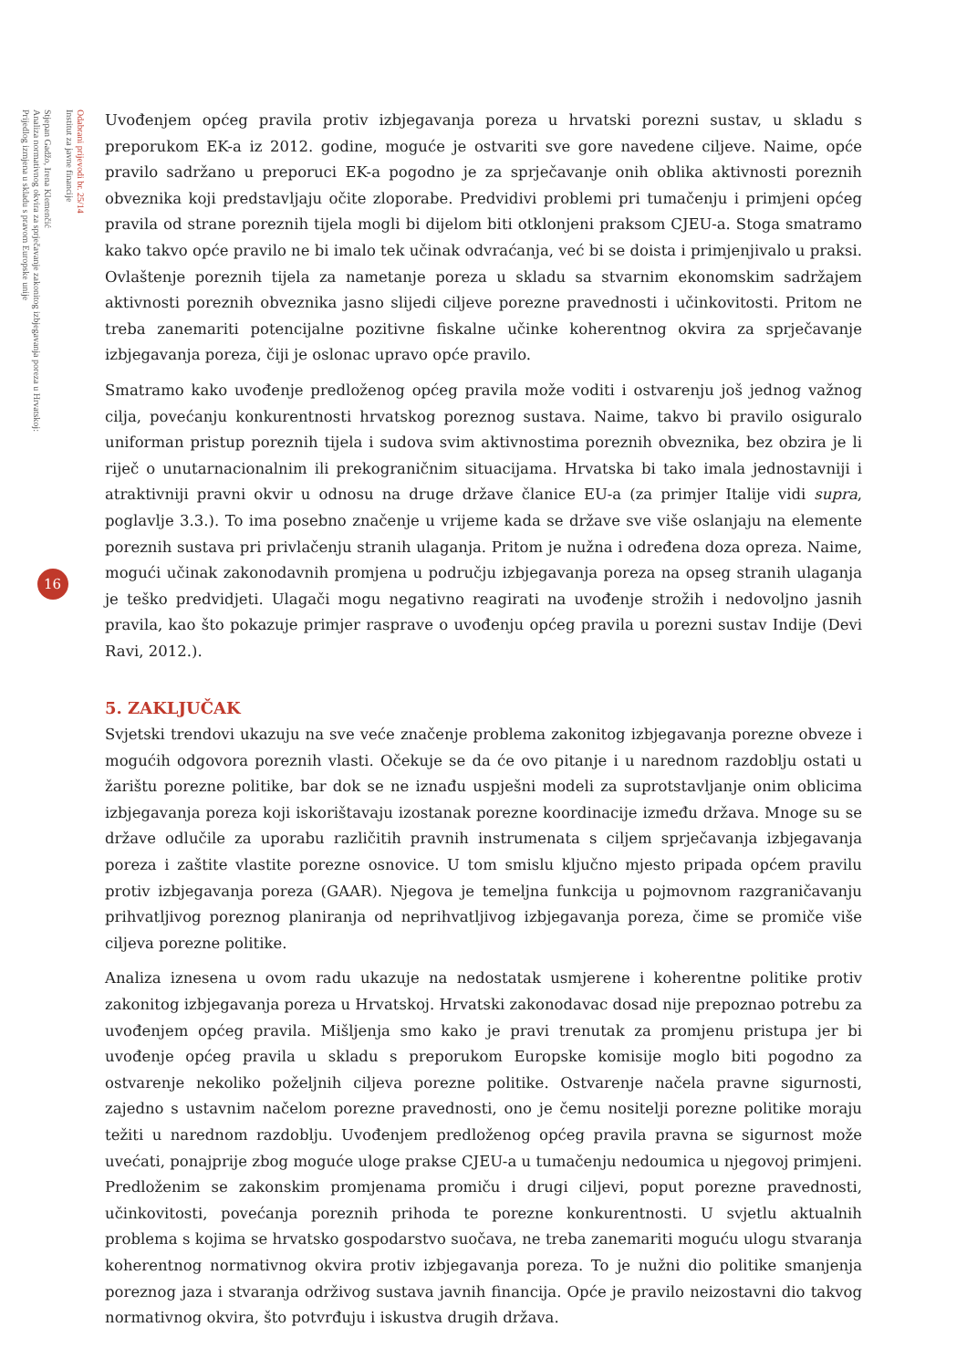Odabrani prijevodi br. 25/14
Institut za javne financije
Stjepan Gadžo, Irena Klemenčić
Analiza normativnog okvira za sprječavanje zakonitog izbjegavanja poreza u Hrvatskoj:
Prijedlog izmjena u skladu s pravom Europske unije
16
Uvođenjem općeg pravila protiv izbjegavanja poreza u hrvatski porezni sustav, u skladu s preporukom EK-a iz 2012. godine, moguće je ostvariti sve gore navedene ciljeve. Naime, opće pravilo sadržano u preporuci EK-a pogodno je za sprječavanje onih oblika aktivnosti poreznih obveznika koji predstavljaju očite zloporabe. Predvidivi problemi pri tumačenju i primjeni općeg pravila od strane poreznih tijela mogli bi dijelom biti otklonjeni praksom CJEU-a. Stoga smatramo kako takvo opće pravilo ne bi imalo tek učinak odvraćanja, već bi se doista i primjenjivalo u praksi. Ovlaštenje poreznih tijela za nametanje poreza u skladu sa stvarnim ekonomskim sadržajem aktivnosti poreznih obveznika jasno slijedi ciljeve porezne pravednosti i učinkovitosti. Pritom ne treba zanemariti potencijalne pozitivne fiskalne učinke koherentnog okvira za sprječavanje izbjegavanja poreza, čiji je oslonac upravo opće pravilo.
Smatramo kako uvođenje predloženog općeg pravila može voditi i ostvarenju još jednog važnog cilja, povećanju konkurentnosti hrvatskog poreznog sustava. Naime, takvo bi pravilo osiguralo uniforman pristup poreznih tijela i sudova svim aktivnostima poreznih obveznika, bez obzira je li riječ o unutarnacionalnim ili prekograničnim situacijama. Hrvatska bi tako imala jednostavniji i atraktivniji pravni okvir u odnosu na druge države članice EU-a (za primjer Italije vidi supra, poglavlje 3.3.). To ima posebno značenje u vrijeme kada se države sve više oslanjaju na elemente poreznih sustava pri privlačenju stranih ulaganja. Pritom je nužna i određena doza opreza. Naime, mogući učinak zakonodavnih promjena u području izbjegavanja poreza na opseg stranih ulaganja je teško predvidjeti. Ulagači mogu negativno reagirati na uvođenje strožih i nedovoljno jasnih pravila, kao što pokazuje primjer rasprave o uvođenju općeg pravila u porezni sustav Indije (Devi Ravi, 2012.).
5. ZAKLJUČAK
Svjetski trendovi ukazuju na sve veće značenje problema zakonitog izbjegavanja porezne obveze i mogućih odgovora poreznih vlasti. Očekuje se da će ovo pitanje i u narednom razdoblju ostati u žarištu porezne politike, bar dok se ne iznađu uspješni modeli za suprotstavljanje onim oblicima izbjegavanja poreza koji iskorištavaju izostanak porezne koordinacije između država. Mnoge su se države odlučile za uporabu različitih pravnih instrumenata s ciljem sprječavanja izbjegavanja poreza i zaštite vlastite porezne osnovice. U tom smislu ključno mjesto pripada općem pravilu protiv izbjegavanja poreza (GAAR). Njegova je temeljna funkcija u pojmovnom razgraničavanju prihvatljivog poreznog planiranja od neprihvatljivog izbjegavanja poreza, čime se promiče više ciljeva porezne politike.
Analiza iznesena u ovom radu ukazuje na nedostatak usmjerene i koherentne politike protiv zakonitog izbjegavanja poreza u Hrvatskoj. Hrvatski zakonodavac dosad nije prepoznao potrebu za uvođenjem općeg pravila. Mišljenja smo kako je pravi trenutak za promjenu pristupa jer bi uvođenje općeg pravila u skladu s preporukom Europske komisije moglo biti pogodno za ostvarenje nekoliko poželjnih ciljeva porezne politike. Ostvarenje načela pravne sigurnosti, zajedno s ustavnim načelom porezne pravednosti, ono je čemu nositelji porezne politike moraju težiti u narednom razdoblju. Uvođenjem predloženog općeg pravila pravna se sigurnost može uvećati, ponajprije zbog moguće uloge prakse CJEU-a u tumačenju nedoumica u njegovoj primjeni. Predloženim se zakonskim promjenama promiču i drugi ciljevi, poput porezne pravednosti, učinkovitosti, povećanja poreznih prihoda te porezne konkurentnosti. U svjetlu aktualnih problema s kojima se hrvatsko gospodarstvo suočava, ne treba zanemariti moguću ulogu stvaranja koherentnog normativnog okvira protiv izbjegavanja poreza. To je nužni dio politike smanjenja poreznog jaza i stvaranja održivog sustava javnih financija. Opće je pravilo neizostavni dio takvog normativnog okvira, što potvrđuju i iskustva drugih država.